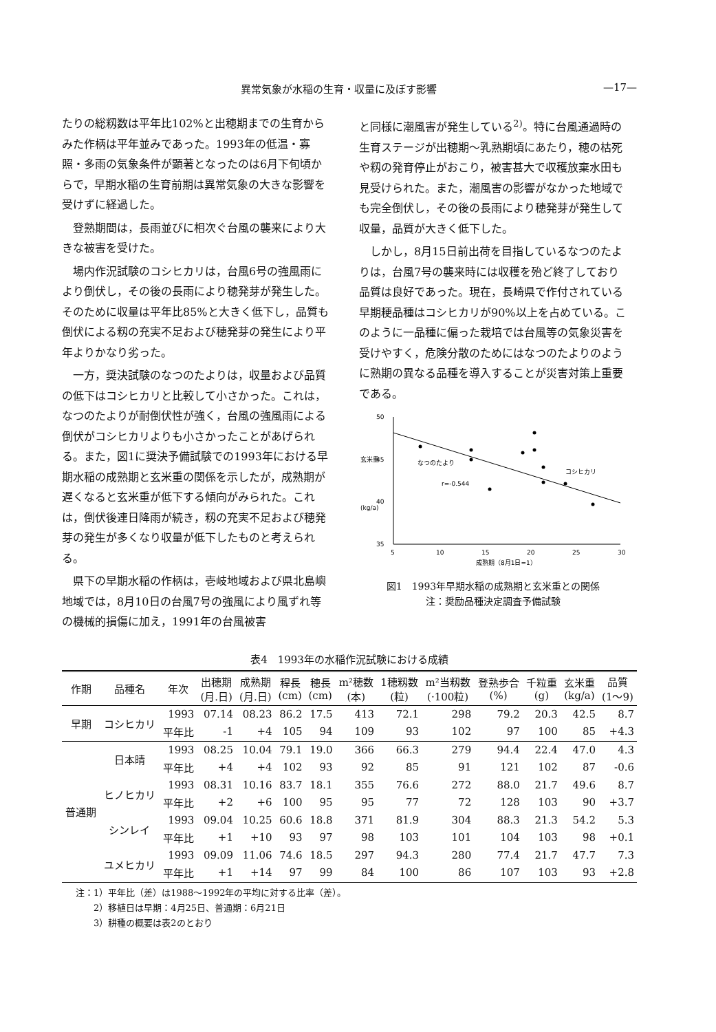異常気象が水稲の生育・収量に及ぼす影響 —17—
たりの総籾数は平年比102%と出穂期までの生育からみた作柄は平年並みであった。1993年の低温・寡照・多雨の気象条件が顕著となったのは6月下旬頃からで，早期水稲の生育前期は異常気象の大きな影響を受けずに経過した。
登熟期間は，長雨並びに相次ぐ台風の襲来により大きな被害を受けた。
場内作況試験のコシヒカリは，台風6号の強風雨により倒伏し，その後の長雨により穂発芽が発生した。そのために収量は平年比85%と大きく低下し，品質も倒伏による籾の充実不足および穂発芽の発生により平年よりかなり劣った。
一方，奨決試験のなつのたよりは，収量および品質の低下はコシヒカリと比較して小さかった。これは，なつのたよりが耐倒伏性が強く，台風の強風雨による倒伏がコシヒカリよりも小さかったことがあげられる。また，図1に奨決予備試験での1993年における早期水稲の成熟期と玄米重の関係を示したが，成熟期が遅くなると玄米重が低下する傾向がみられた。これは，倒伏後連日降雨が続き，籾の充実不足および穂発芽の発生が多くなり収量が低下したものと考えられる。
県下の早期水稲の作柄は，壱岐地域および県北島嶼地域では，8月10日の台風7号の強風により風ずれ等の機械的損傷に加え，1991年の台風被害
と同様に潮風害が発生している<sup>2)</sup>。特に台風通過時の生育ステージが出穂期～乳熟期頃にあたり，穂の枯死や籾の発育停止がおこり，被害甚大で収穫放棄水田も見受けられた。また，潮風害の影響がなかった地域でも完全倒伏し，その後の長雨により穂発芽が発生して収量，品質が大きく低下した。
しかし，8月15日前出荷を目指しているなつのたよりは，台風7号の襲来時には収穫を殆ど終了しており品質は良好であった。現在，長崎県で作付されている早期粳品種はコシヒカリが90%以上を占めている。このように一品種に偏った栽培では台風等の気象災害を受けやすく，危険分散のためにはなつのたよりのように熟期の異なる品種を導入することが災害対策上重要である。
玄米重
(kg/a)
50
45
40
35
5
10
15
20
25
30
成熟期（8月1日=1）
なつのたより
r=-0.544
コシヒカリ
図1　1993年早期水稲の成熟期と玄米重との関係
注：奨励品種決定調査予備試験
表4　1993年の水稲作況試験における成績
| 作期 | 品種名 | 年次 | 出穂期 (月.日) | 成熟期 (月.日) | 稈長 (cm) | 穂長 (cm) | m²穂数 (本) | 1穂籾数 (粒) | m²当籾数 (·100粒) | 登熟歩合 (%) | 千粒重 (g) | 玄米重 (kg/a) | 品質 (1～9) |
| --- | --- | --- | --- | --- | --- | --- | --- | --- | --- | --- | --- | --- | --- |
| 早期 | コシヒカリ | 1993 | 07.14 | 08.23 | 86.2 | 17.5 | 413 | 72.1 | 298 | 79.2 | 20.3 | 42.5 | 8.7 |
| | | 平年比 | -1 | +4 | 105 | 94 | 109 | 93 | 102 | 97 | 100 | 85 | +4.3 |
| 普通期 | 日本晴 | 1993 | 08.25 | 10.04 | 79.1 | 19.0 | 366 | 66.3 | 279 | 94.4 | 22.4 | 47.0 | 4.3 |
| | | 平年比 | +4 | +4 | 102 | 93 | 92 | 85 | 91 | 121 | 102 | 87 | -0.6 |
| | ヒノヒカリ | 1993 | 08.31 | 10.16 | 83.7 | 18.1 | 355 | 76.6 | 272 | 88.0 | 21.7 | 49.6 | 8.7 |
| | | 平年比 | +2 | +6 | 100 | 95 | 95 | 77 | 72 | 128 | 103 | 90 | +3.7 |
| | シンレイ | 1993 | 09.04 | 10.25 | 60.6 | 18.8 | 371 | 81.9 | 304 | 88.3 | 21.3 | 54.2 | 5.3 |
| | | 平年比 | +1 | +10 | 93 | 97 | 98 | 103 | 101 | 104 | 103 | 98 | +0.1 |
| | ユメヒカリ | 1993 | 09.09 | 11.06 | 74.6 | 18.5 | 297 | 94.3 | 280 | 77.4 | 21.7 | 47.7 | 7.3 |
| | | 平年比 | +1 | +14 | 97 | 99 | 84 | 100 | 86 | 107 | 103 | 93 | +2.8 |
注：1）平年比（差）は1988～1992年の平均に対する比率（差）。
　　2）移植日は早期：4月25日、普通期：6月21日
　　3）耕種の概要は表2のとおり